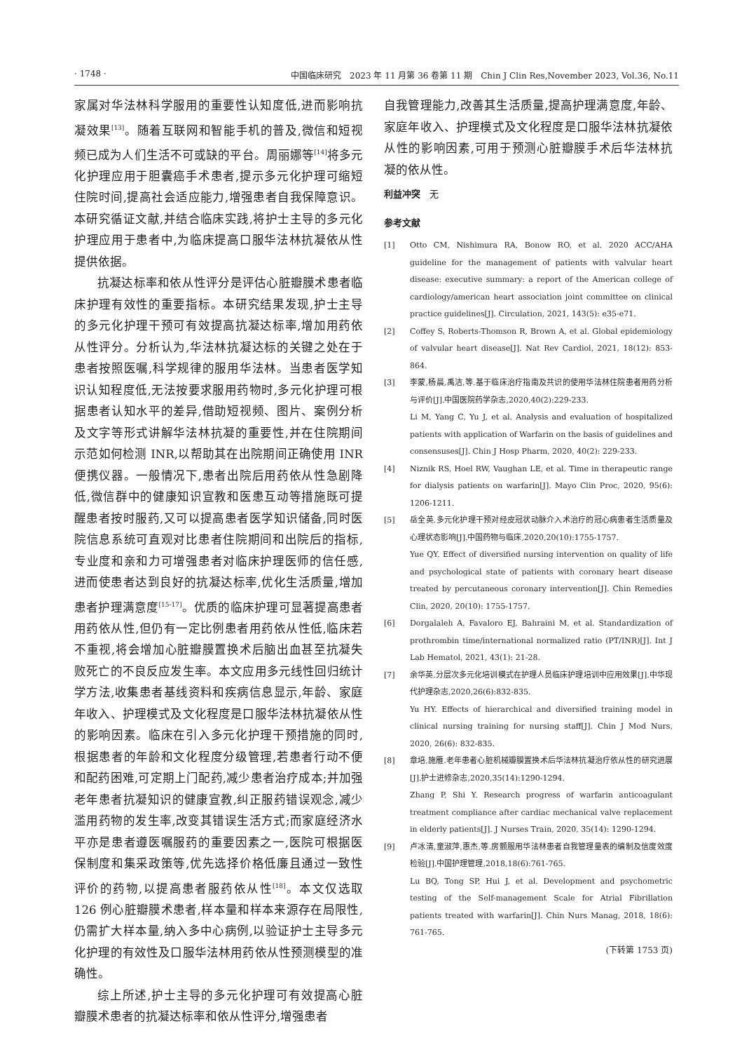· 1748 · 中国临床研究　2023 年 11 月第 36 卷第 11 期　Chin J Clin Res,November 2023, Vol.36, No.11
家属对华法林科学服用的重要性认知度低,进而影响抗凝效果<sup>[13]</sup>。随着互联网和智能手机的普及,微信和短视频已成为人们生活不可或缺的平台。周丽娜等<sup>[14]</sup>将多元化护理应用于胆囊癌手术患者,提示多元化护理可缩短住院时间,提高社会适应能力,增强患者自我保障意识。本研究循证文献,并结合临床实践,将护士主导的多元化护理应用于患者中,为临床提高口服华法林抗凝依从性提供依据。
抗凝达标率和依从性评分是评估心脏瓣膜术患者临床护理有效性的重要指标。本研究结果发现,护士主导的多元化护理干预可有效提高抗凝达标率,增加用药依从性评分。分析认为,华法林抗凝达标的关键之处在于患者按照医嘱,科学规律的服用华法林。当患者医学知识认知程度低,无法按要求服用药物时,多元化护理可根据患者认知水平的差异,借助短视频、图片、案例分析及文字等形式讲解华法林抗凝的重要性,并在住院期间示范如何检测 INR,以帮助其在出院期间正确使用 INR 便携仪器。一般情况下,患者出院后用药依从性急剧降低,微信群中的健康知识宣教和医患互动等措施既可提醒患者按时服药,又可以提高患者医学知识储备,同时医院信息系统可直观对比患者住院期间和出院后的指标,专业度和亲和力可增强患者对临床护理医师的信任感,进而使患者达到良好的抗凝达标率,优化生活质量,增加患者护理满意度<sup>[15-17]</sup>。优质的临床护理可显著提高患者用药依从性,但仍有一定比例患者用药依从性低,临床若不重视,将会增加心脏瓣膜置换术后脑出血甚至抗凝失败死亡的不良反应发生率。本文应用多元线性回归统计学方法,收集患者基线资料和疾病信息显示,年龄、家庭年收入、护理模式及文化程度是口服华法林抗凝依从性的影响因素。临床在引入多元化护理干预措施的同时,根据患者的年龄和文化程度分级管理,若患者行动不便和配药困难,可定期上门配药,减少患者治疗成本;并加强老年患者抗凝知识的健康宣教,纠正服药错误观念,减少滥用药物的发生率,改变其错误生活方式;而家庭经济水平亦是患者遵医嘱服药的重要因素之一,医院可根据医保制度和集采政策等,优先选择价格低廉且通过一致性评价的药物,以提高患者服药依从性<sup>[18]</sup>。本文仅选取 126 例心脏瓣膜术患者,样本量和样本来源存在局限性,仍需扩大样本量,纳入多中心病例,以验证护士主导多元化护理的有效性及口服华法林用药依从性预测模型的准确性。
综上所述,护士主导的多元化护理可有效提高心脏瓣膜术患者的抗凝达标率和依从性评分,增强患者
自我管理能力,改善其生活质量,提高护理满意度,年龄、家庭年收入、护理模式及文化程度是口服华法林抗凝依从性的影响因素,可用于预测心脏瓣膜手术后华法林抗凝的依从性。
利益冲突　无
参考文献
[1] Otto CM, Nishimura RA, Bonow RO, et al. 2020 ACC/AHA guideline for the management of patients with valvular heart disease: executive summary: a report of the American college of cardiology/american heart association joint committee on clinical practice guidelines[J]. Circulation, 2021, 143(5): e35-e71.
[2] Coffey S, Roberts-Thomson R, Brown A, et al. Global epidemiology of valvular heart disease[J]. Nat Rev Cardiol, 2021, 18(12): 853-864.
[3] 李蒙,杨晨,禹洁,等.基于临床治疗指南及共识的使用华法林住院患者用药分析与评价[J].中国医院药学杂志,2020,40(2):229-233.
Li M, Yang C, Yu J, et al. Analysis and evaluation of hospitalized patients with application of Warfarin on the basis of guidelines and consensuses[J]. Chin J Hosp Pharm, 2020, 40(2): 229-233.
[4] Niznik RS, Hoel RW, Vaughan LE, et al. Time in therapeutic range for dialysis patients on warfarin[J]. Mayo Clin Proc, 2020, 95(6): 1206-1211.
[5] 岳全英.多元化护理干预对经皮冠状动脉介入术治疗的冠心病患者生活质量及心理状态影响[J].中国药物与临床,2020,20(10):1755-1757.
Yue QY. Effect of diversified nursing intervention on quality of life and psychological state of patients with coronary heart disease treated by percutaneous coronary intervention[J]. Chin Remedies Clin, 2020, 20(10): 1755-1757.
[6] Dorgalaleh A, Favaloro EJ, Bahraini M, et al. Standardization of prothrombin time/international normalized ratio (PT/INR)[J]. Int J Lab Hematol, 2021, 43(1): 21-28.
[7] 余华英.分层次多元化培训模式在护理人员临床护理培训中应用效果[J].中华现代护理杂志,2020,26(6):832-835.
Yu HY. Effects of hierarchical and diversified training model in clinical nursing training for nursing staff[J]. Chin J Mod Nurs, 2020, 26(6): 832-835.
[8] 章培,施雁.老年患者心脏机械瓣膜置换术后华法林抗凝治疗依从性的研究进展[J].护士进修杂志,2020,35(14):1290-1294.
Zhang P, Shi Y. Research progress of warfarin anticoagulant treatment compliance after cardiac mechanical valve replacement in elderly patients[J]. J Nurses Train, 2020, 35(14): 1290-1294.
[9] 卢冰清,童淑萍,惠杰,等.房颤服用华法林患者自我管理量表的编制及信度效度检验[J].中国护理管理,2018,18(6):761-765.
Lu BQ, Tong SP, Hui J, et al. Development and psychometric testing of the Self-management Scale for Atrial Fibrillation patients treated with warfarin[J]. Chin Nurs Manag, 2018, 18(6): 761-765.
(下转第 1753 页)